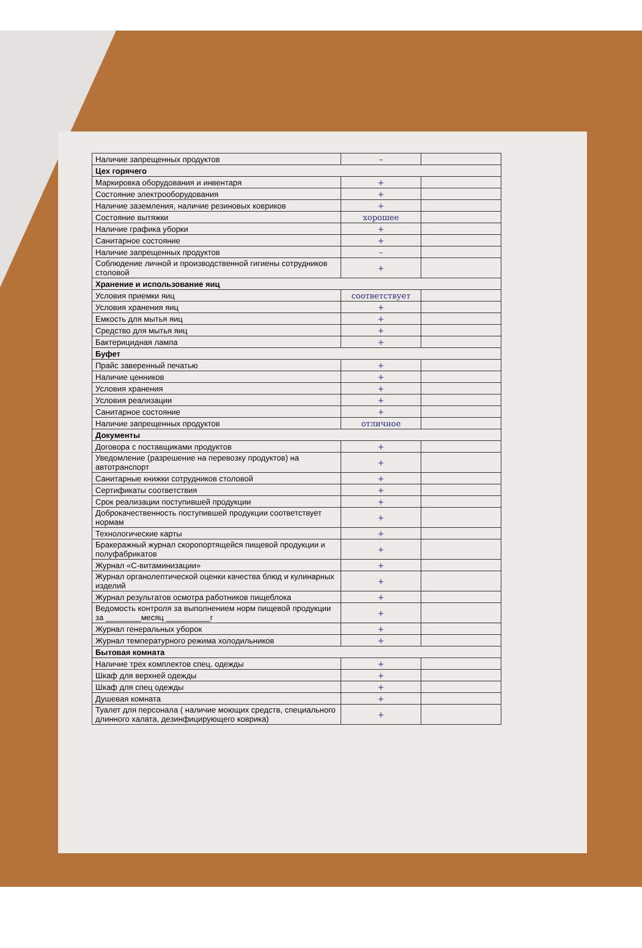| Наличие запрещенных продуктов | – | |
| Цех горячего | | |
| Маркировка оборудования и инвентаря | + | |
| Состояние электрооборудования | + | |
| Наличие заземления, наличие резиновых ковриков | + | |
| Состояние вытяжки | хорошее | |
| Наличие графика уборки | + | |
| Санитарное состояние | + | |
| Наличие запрещенных продуктов | – | |
| Соблюдение личной и производственной гигиены сотрудников столовой | + | |
| Хранение и использование яиц | | |
| Условия приемки яиц | соответствует | |
| Условия хранения яиц | + | |
| Емкость для мытья яиц | + | |
| Средство для мытья яиц | + | |
| Бактерицидная лампа | + | |
| Буфет | | |
| Прайс заверенный печатью | + | |
| Наличие ценников | + | |
| Условия хранения | + | |
| Условия реализации | + | |
| Санитарное состояние | + | |
| Наличие запрещенных продуктов | отличное | |
| Документы | | |
| Договора с поставщиками продуктов | + | |
| Уведомление (разрешение на перевозку продуктов) на автотранспорт | + | |
| Санитарные книжки сотрудников столовой | + | |
| Сертификаты соответствия | + | |
| Срок реализации поступившей продукции | + | |
| Доброкачественность поступившей продукции соответствует нормам | + | |
| Технологические карты | + | |
| Бракеражный журнал скоропортящейся пищевой продукции и полуфабрикатов | + | |
| Журнал «С-витаминизации» | + | |
| Журнал органолептической оценки качества блюд и кулинарных изделий | + | |
| Журнал результатов осмотра работников пищеблока | + | |
| Ведомость контроля за выполнением норм пищевой продукции за ________месяц __________г | + | |
| Журнал генеральных уборок | + | |
| Журнал температурного режима холодильников | + | |
| Бытовая комната | | |
| Наличие трех комплектов спец. одежды | + | |
| Шкаф для верхней одежды | + | |
| Шкаф для спец одежды | + | |
| Душевая комната | + | |
| Туалет для персонала ( наличие моющих средств, специального длинного халата, дезинфицирующего коврика) | + | |